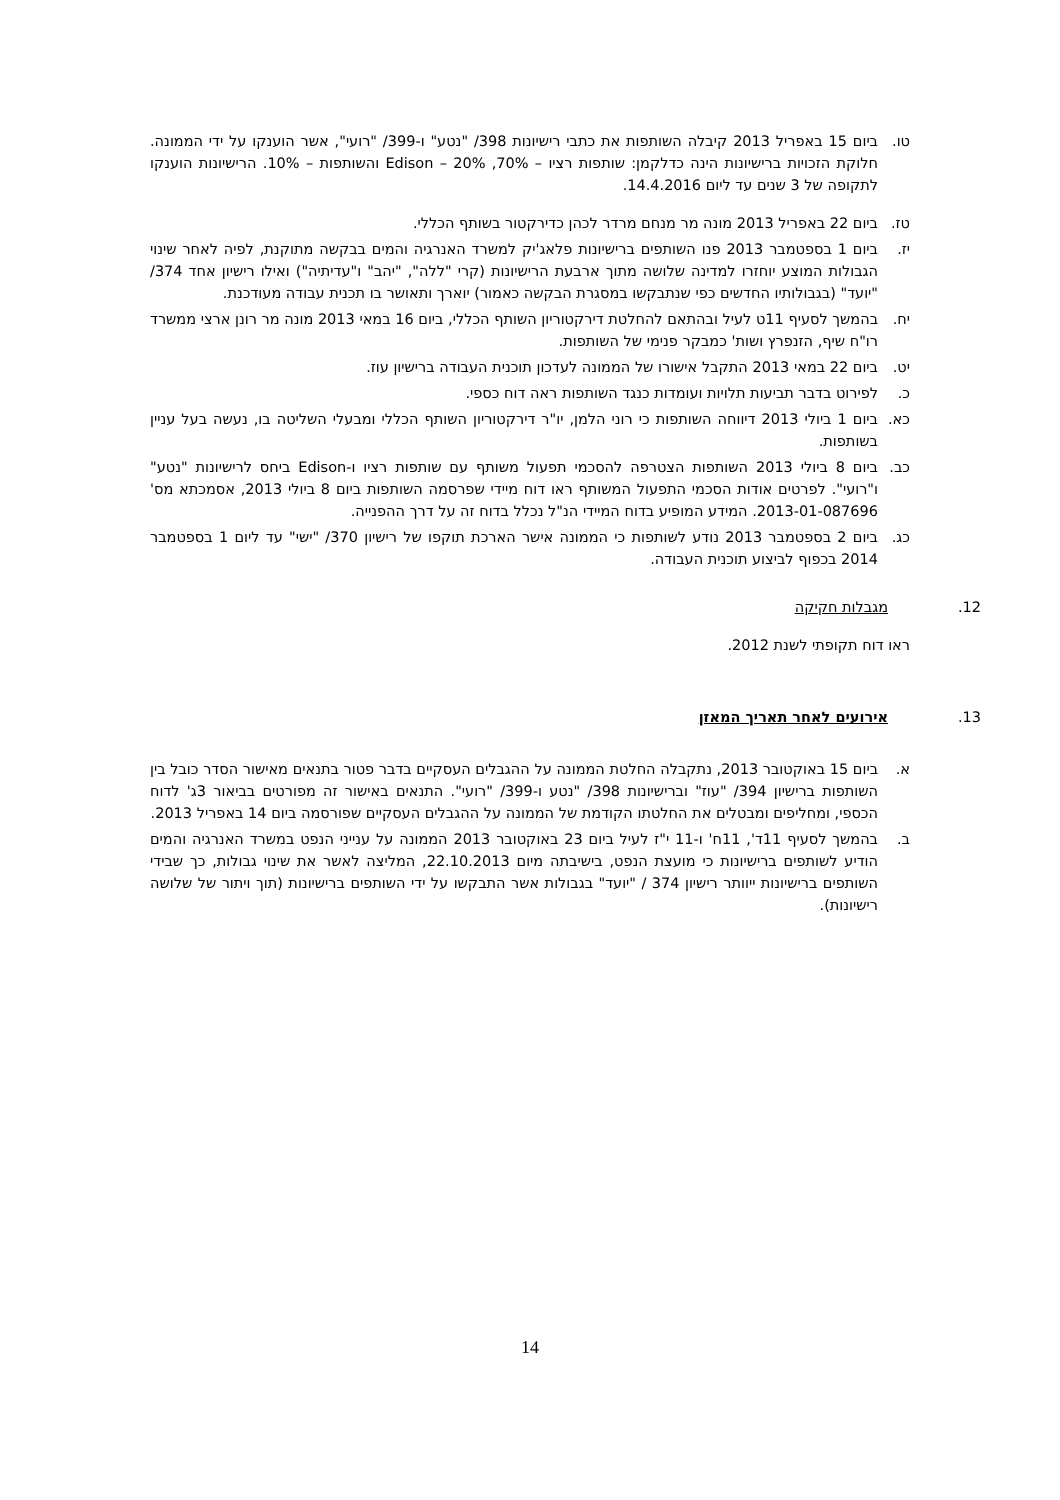טו. ביום 15 באפריל 2013 קיבלה השותפות את כתבי רישיונות 398/ "נטע" ו-399/ "רועי", אשר הוענקו על ידי הממונה. חלוקת הזכויות ברישיונות הינה כדלקמן: שותפות רציו – 70%, Edison – 20% והשותפות – 10%. הרישיונות הוענקו לתקופה של 3 שנים עד ליום 14.4.2016.
טז. ביום 22 באפריל 2013 מונה מר מנחם מרדר לכהן כדירקטור בשותף הכללי.
יז. ביום 1 בספטמבר 2013 פנו השותפים ברישיונות פלאג'יק למשרד האנרגיה והמים בבקשה מתוקנת, לפיה לאחר שינוי הגבולות המוצע יוחזרו למדינה שלושה מתוך ארבעת הרישיונות (קרי "ללה", "יהב" ו"עדיתיה") ואילו רישיון אחד 374/ "יועד" (בגבולותיו החדשים כפי שנתבקשו במסגרת הבקשה כאמור) יוארך ותאושר בו תכנית עבודה מעודכנת.
יח. בהמשך לסעיף 11ט לעיל ובהתאם להחלטת דירקטוריון השותף הכללי, ביום 16 במאי 2013 מונה מר רונן ארצי ממשרד רו"ח שיף, הזנפרץ ושות' כמבקר פנימי של השותפות.
יט. ביום 22 במאי 2013 התקבל אישורו של הממונה לעדכון תוכנית העבודה ברישיון עוז.
כ. לפירוט בדבר תביעות תלויות ועומדות כנגד השותפות ראה דוח כספי.
כא. ביום 1 ביולי 2013 דיווחה השותפות כי רוני הלמן, יו"ר דירקטוריון השותף הכללי ומבעלי השליטה בו, נעשה בעל עניין בשותפות.
כב. ביום 8 ביולי 2013 השותפות הצטרפה להסכמי תפעול משותף עם שותפות רציו ו-Edison ביחס לרישיונות "נטע" ו"רועי". לפרטים אודות הסכמי התפעול המשותף ראו דוח מיידי שפרסמה השותפות ביום 8 ביולי 2013, אסמכתא מס' 2013-01-087696. המידע המופיע בדוח המיידי הנ"ל נכלל בדוח זה על דרך ההפנייה.
כג. ביום 2 בספטמבר 2013 נודע לשותפות כי הממונה אישר הארכת תוקפו של רישיון 370/ "ישי" עד ליום 1 בספטמבר 2014 בכפוף לביצוע תוכנית העבודה.
12. מגבלות חקיקה
ראו דוח תקופתי לשנת 2012.
13. אירועים לאחר תאריך המאזן
א. ביום 15 באוקטובר 2013, נתקבלה החלטת הממונה על ההגבלים העסקיים בדבר פטור בתנאים מאישור הסדר כובל בין השותפות ברישיון 394/ "עוז" וברישיונות 398/ "נטע ו-399/ "רועי". התנאים באישור זה מפורטים בביאור 3ג' לדוח הכספי, ומחליפים ומבטלים את החלטתו הקודמת של הממונה על ההגבלים העסקיים שפורסמה ביום 14 באפריל 2013.
ב. בהמשך לסעיף 11ד', 11ח' ו-11 י"ז לעיל ביום 23 באוקטובר 2013 הממונה על ענייני הנפט במשרד האנרגיה והמים הודיע לשותפים ברישיונות כי מועצת הנפט, בישיבתה מיום 22.10.2013, המליצה לאשר את שינוי גבולות, כך שבידי השותפים ברישיונות ייוותר רישיון 374 / "יועד" בגבולות אשר התבקשו על ידי השותפים ברישיונות (תוך ויתור של שלושה רישיונות).
14